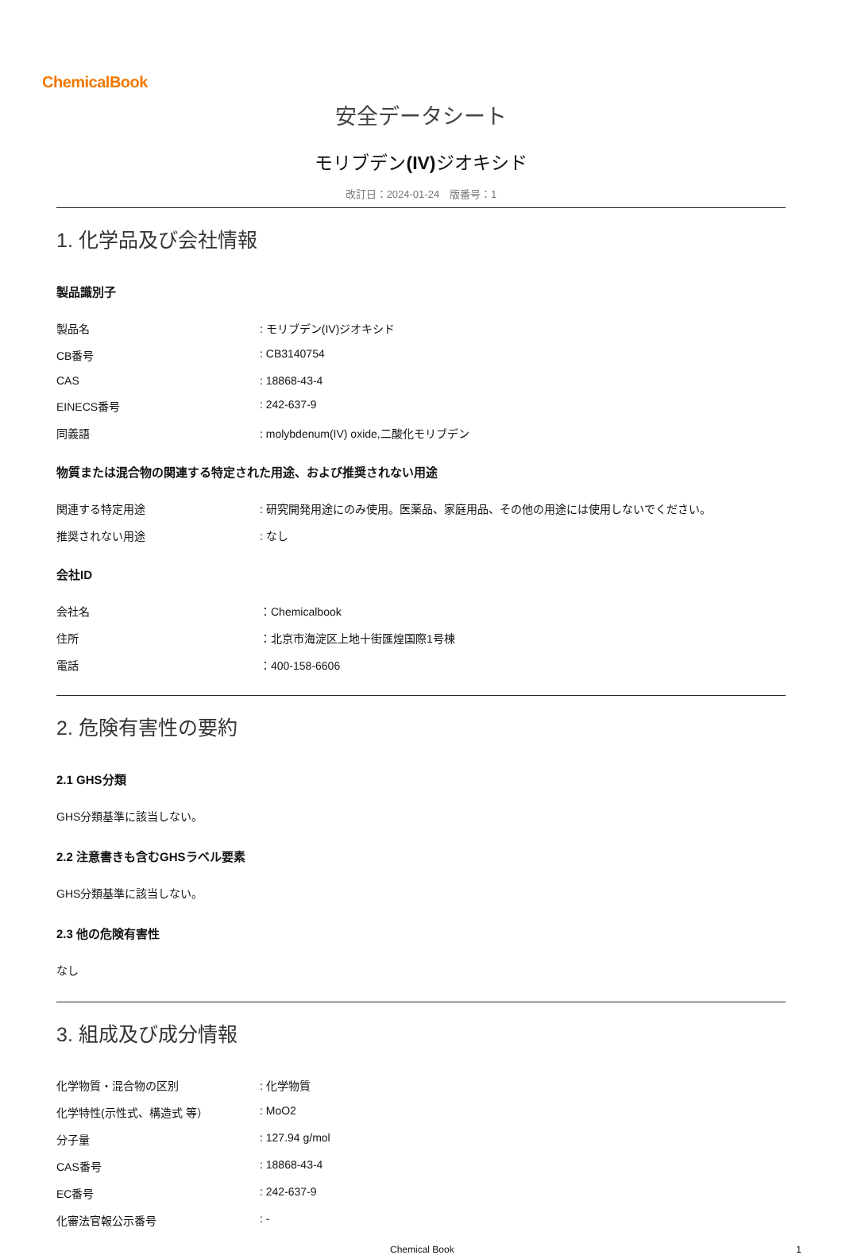ChemicalBook
安全データシート
モリブデン(IV) ジオキシド
改訂日：2024-01-24　版番号：1
1. 化学品及び会社情報
製品識別子
| 製品名 | : モリブデン(IV)ジオキシド |
| CB番号 | : CB3140754 |
| CAS | : 18868-43-4 |
| EINECS番号 | : 242-637-9 |
| 同義語 | : molybdenum(IV) oxide,二酸化モリブデン |
物質または混合物の関連する特定された用途、および推奨されない用途
| 関連する特定用途 | : 研究開発用途にのみ使用。医薬品、家庭用品、その他の用途には使用しないでください。 |
| 推奨されない用途 | : なし |
会社ID
| 会社名 | ：Chemicalbook |
| 住所 | ：北京市海淀区上地十街匯煌国際1号棟 |
| 電話 | ：400-158-6606 |
2. 危険有害性の要約
2.1 GHS分類
GHS分類基準に該当しない。
2.2 注意書きも含むGHSラベル要素
GHS分類基準に該当しない。
2.3 他の危険有害性
なし
3. 組成及び成分情報
| 化学物質・混合物の区別 | : 化学物質 |
| 化学特性(示性式、構造式 等） | : MoO2 |
| 分子量 | : 127.94 g/mol |
| CAS番号 | : 18868-43-4 |
| EC番号 | : 242-637-9 |
| 化審法官報公示番号 | : - |
Chemical Book 1